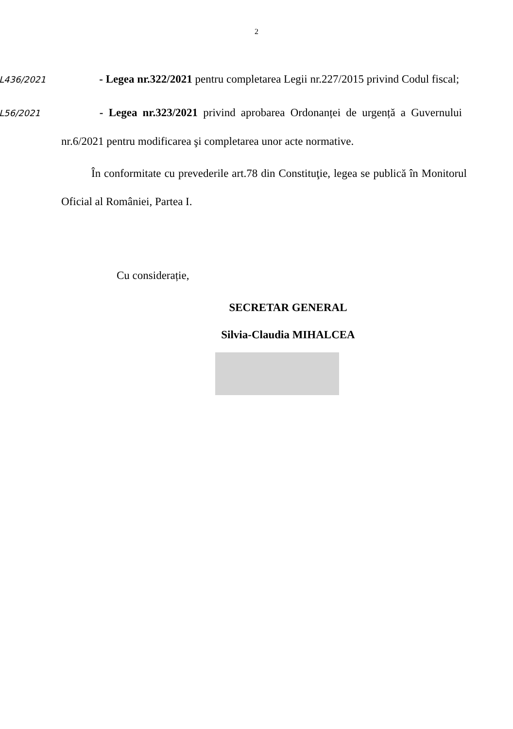2
L436/2021 - Legea nr.322/2021 pentru completarea Legii nr.227/2015 privind Codul fiscal;
L56/2021 - Legea nr.323/2021 privind aprobarea Ordonanței de urgență a Guvernului nr.6/2021 pentru modificarea şi completarea unor acte normative.
În conformitate cu prevederile art.78 din Constituţie, legea se publică în Monitorul Oficial al României, Partea I.
Cu considerație,
SECRETAR GENERAL
Silvia-Claudia MIHALCEA